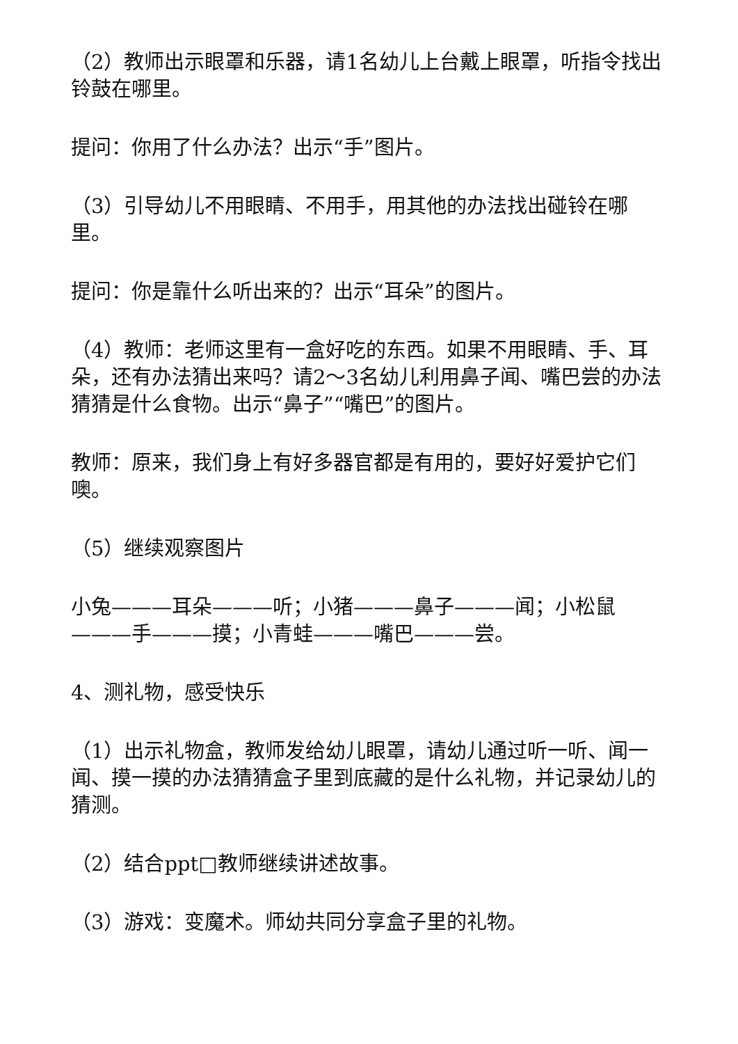（2）教师出示眼罩和乐器，请1名幼儿上台戴上眼罩，听指令找出铃鼓在哪里。
提问：你用了什么办法？出示“手”图片。
（3）引导幼儿不用眼睛、不用手，用其他的办法找出碰铃在哪里。
提问：你是靠什么听出来的？出示“耳朵”的图片。
（4）教师：老师这里有一盒好吃的东西。如果不用眼睛、手、耳朵，还有办法猜出来吗？请2～3名幼儿利用鼻子闻、嘴巴尝的办法猜猜是什么食物。出示“鼻子”“嘴巴”的图片。
教师：原来，我们身上有好多器官都是有用的，要好好爱护它们噢。
（5）继续观察图片
小兔———耳朵———听；小猪———鼻子———闻；小松鼠———手———摸；小青蛙———嘴巴———尝。
4、测礼物，感受快乐
（1）出示礼物盒，教师发给幼儿眼罩，请幼儿通过听一听、闻一闻、摸一摸的办法猜猜盒子里到底藏的是什么礼物，并记录幼儿的猜测。
（2）结合ppt□教师继续讲述故事。
（3）游戏：变魔术。师幼共同分享盒子里的礼物。